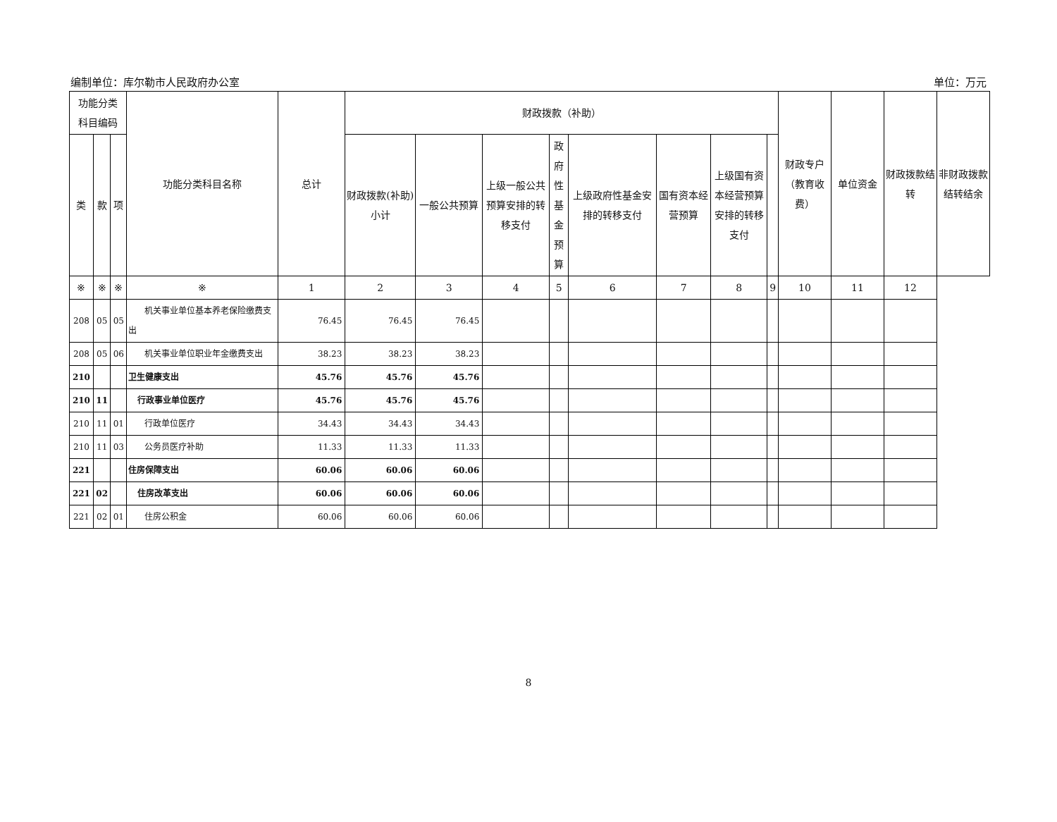编制单位：库尔勒市人民政府办公室 单位：万元
| 功能分类 科目编码 | | | 功能分类科目名称 | 总计 | 财政拨款（补助） | | | | | | | | 财政专户（教育收费） | 单位资金 | 财政拨款结转 | 非财政拨款结转结余 |
| --- | --- | --- | --- | --- | --- | --- | --- | --- | --- | --- | --- | --- | --- | --- | --- | --- |
| 类 | 款 | 项 | | | 财政拨款(补助)小计 | 一般公共预算 | 上级一般公共预算安排的转移支付 | 政府性基金预算 | 上级政府性基金安排的转移支付 | 国有资本经营预算 | 上级国有资本经营预算安排的转移支付 | | | | | |
| ※ | ※ | ※ | ※ | 1 | 2 | 3 | 4 | 5 | 6 | 7 | 8 | 9 | 10 | 11 | 12 | |
| 208 | 05 | 05 | 机关事业单位基本养老保险缴费支出 | 76.45 | 76.45 | 76.45 | | | | | | | | | | |
| 208 | 05 | 06 | 机关事业单位职业年金缴费支出 | 38.23 | 38.23 | 38.23 | | | | | | | | | | |
| 210 | | | 卫生健康支出 | 45.76 | 45.76 | 45.76 | | | | | | | | | | |
| 210 | 11 | | 行政事业单位医疗 | 45.76 | 45.76 | 45.76 | | | | | | | | | | |
| 210 | 11 | 01 | 行政单位医疗 | 34.43 | 34.43 | 34.43 | | | | | | | | | | |
| 210 | 11 | 03 | 公务员医疗补助 | 11.33 | 11.33 | 11.33 | | | | | | | | | | |
| 221 | | | 住房保障支出 | 60.06 | 60.06 | 60.06 | | | | | | | | | | |
| 221 | 02 | | 住房改革支出 | 60.06 | 60.06 | 60.06 | | | | | | | | | | |
| 221 | 02 | 01 | 住房公积金 | 60.06 | 60.06 | 60.06 | | | | | | | | | | |
8